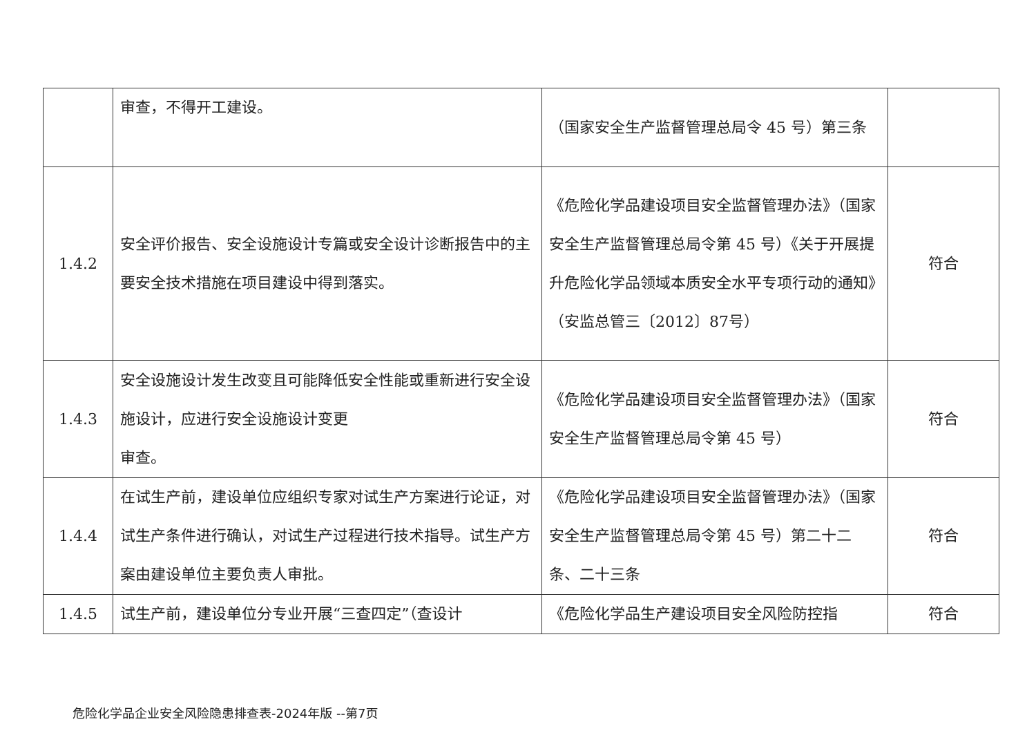| | 审查，不得开工建设。 | （国家安全生产监督管理总局令 45 号）第三条 | |
| 1.4.2 | 安全评价报告、安全设施设计专篇或安全设计诊断报告中的主要安全技术措施在项目建设中得到落实。 | 《危险化学品建设项目安全监督管理办法》（国家安全生产监督管理总局令第 45 号）《关于开展提升危险化学品领域本质安全水平专项行动的通知》（安监总管三〔2012〕87号） | 符合 |
| 1.4.3 | 安全设施设计发生改变且可能降低安全性能或重新进行安全设施设计，应进行安全设施设计变更 审查。 | 《危险化学品建设项目安全监督管理办法》（国家安全生产监督管理总局令第 45 号） | 符合 |
| 1.4.4 | 在试生产前，建设单位应组织专家对试生产方案进行论证，对试生产条件进行确认，对试生产过程进行技术指导。试生产方案由建设单位主要负责人审批。 | 《危险化学品建设项目安全监督管理办法》（国家安全生产监督管理总局令第 45 号）第二十二条、二十三条 | 符合 |
| 1.4.5 | 试生产前，建设单位分专业开展“三查四定”（查设计 | 《危险化学品生产建设项目安全风险防控指 | 符合 |
危险化学品企业安全风险隐患排查表-2024年版 --第7页